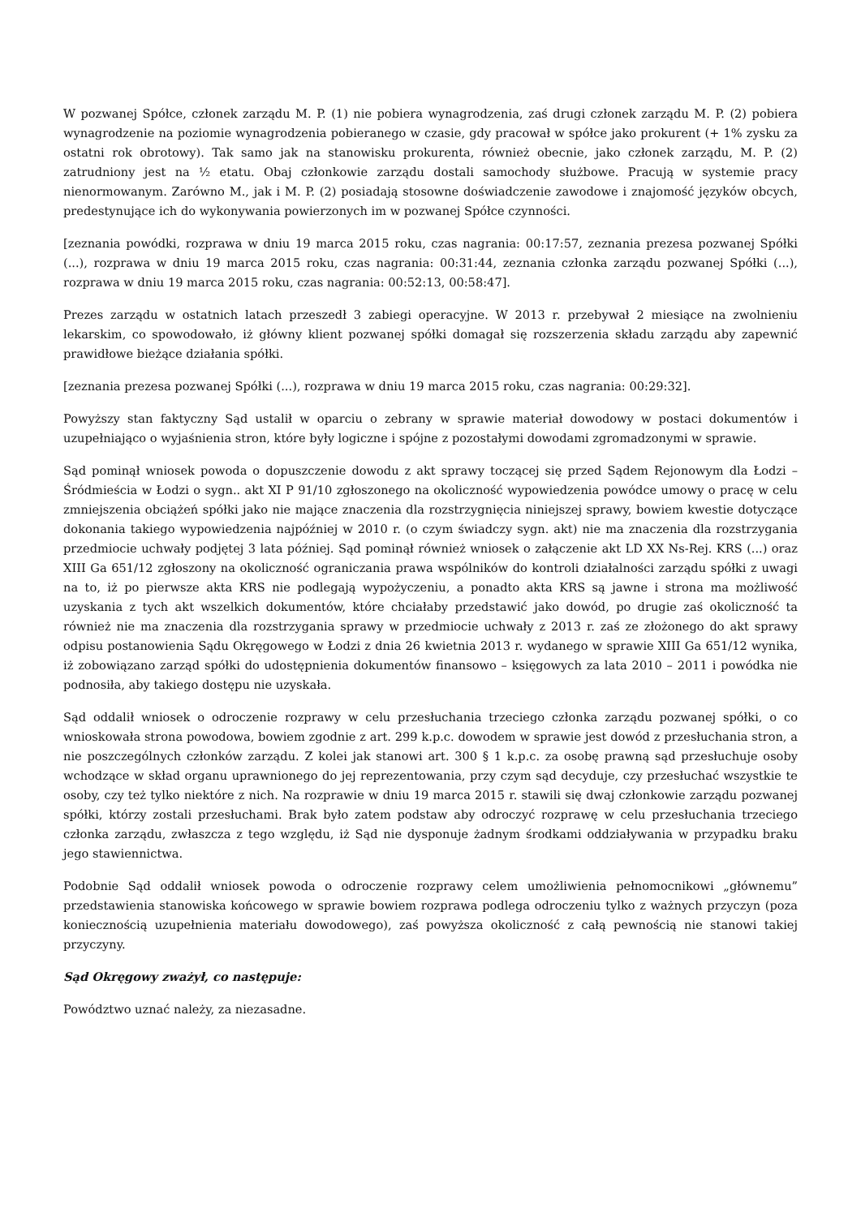W pozwanej Spółce, członek zarządu M. P. (1) nie pobiera wynagrodzenia, zaś drugi członek zarządu M. P. (2) pobiera wynagrodzenie na poziomie wynagrodzenia pobieranego w czasie, gdy pracował w spółce jako prokurent (+ 1% zysku za ostatni rok obrotowy). Tak samo jak na stanowisku prokurenta, również obecnie, jako członek zarządu, M. P. (2) zatrudniony jest na ½ etatu. Obaj członkowie zarządu dostali samochody służbowe. Pracują w systemie pracy nienormowanym. Zarówno M., jak i M. P. (2) posiadają stosowne doświadczenie zawodowe i znajomość języków obcych, predestynujące ich do wykonywania powierzonych im w pozwanej Spółce czynności.
[zeznania powódki, rozprawa w dniu 19 marca 2015 roku, czas nagrania: 00:17:57, zeznania prezesa pozwanej Spółki (...), rozprawa w dniu 19 marca 2015 roku, czas nagrania: 00:31:44, zeznania członka zarządu pozwanej Spółki (...), rozprawa w dniu 19 marca 2015 roku, czas nagrania: 00:52:13, 00:58:47].
Prezes zarządu w ostatnich latach przeszedł 3 zabiegi operacyjne. W 2013 r. przebywał 2 miesiące na zwolnieniu lekarskim, co spowodowało, iż główny klient pozwanej spółki domagał się rozszerzenia składu zarządu aby zapewnić prawidłowe bieżące działania spółki.
[zeznania prezesa pozwanej Spółki (...), rozprawa w dniu 19 marca 2015 roku, czas nagrania: 00:29:32].
Powyższy stan faktyczny Sąd ustalił w oparciu o zebrany w sprawie materiał dowodowy w postaci dokumentów i uzupełniająco o wyjaśnienia stron, które były logiczne i spójne z pozostałymi dowodami zgromadzonymi w sprawie.
Sąd pominął wniosek powoda o dopuszczenie dowodu z akt sprawy toczącej się przed Sądem Rejonowym dla Łodzi – Śródmieścia w Łodzi o sygn.. akt XI P 91/10 zgłoszonego na okoliczność wypowiedzenia powódce umowy o pracę w celu zmniejszenia obciążeń spółki jako nie mające znaczenia dla rozstrzygnięcia niniejszej sprawy, bowiem kwestie dotyczące dokonania takiego wypowiedzenia najpóźniej w 2010 r. (o czym świadczy sygn. akt) nie ma znaczenia dla rozstrzygania przedmiocie uchwały podjętej 3 lata później. Sąd pominął również wniosek o załączenie akt LD XX Ns-Rej. KRS (...) oraz XIII Ga 651/12 zgłoszony na okoliczność ograniczania prawa wspólników do kontroli działalności zarządu spółki z uwagi na to, iż po pierwsze akta KRS nie podlegają wypożyczeniu, a ponadto akta KRS są jawne i strona ma możliwość uzyskania z tych akt wszelkich dokumentów, które chciałaby przedstawić jako dowód, po drugie zaś okoliczność ta również nie ma znaczenia dla rozstrzygania sprawy w przedmiocie uchwały z 2013 r. zaś ze złożonego do akt sprawy odpisu postanowienia Sądu Okręgowego w Łodzi z dnia 26 kwietnia 2013 r. wydanego w sprawie XIII Ga 651/12 wynika, iż zobowiązano zarząd spółki do udostępnienia dokumentów finansowo – księgowych za lata 2010 – 2011 i powódka nie podnosiła, aby takiego dostępu nie uzyskała.
Sąd oddalił wniosek o odroczenie rozprawy w celu przesłuchania trzeciego członka zarządu pozwanej spółki, o co wnioskowała strona powodowa, bowiem zgodnie z art. 299 k.p.c. dowodem w sprawie jest dowód z przesłuchania stron, a nie poszczególnych członków zarządu. Z kolei jak stanowi art. 300 § 1 k.p.c. za osobę prawną sąd przesłuchuje osoby wchodzące w skład organu uprawnionego do jej reprezentowania, przy czym sąd decyduje, czy przesłuchać wszystkie te osoby, czy też tylko niektóre z nich. Na rozprawie w dniu 19 marca 2015 r. stawili się dwaj członkowie zarządu pozwanej spółki, którzy zostali przesłuchami. Brak było zatem podstaw aby odroczyć rozprawę w celu przesłuchania trzeciego członka zarządu, zwłaszcza z tego względu, iż Sąd nie dysponuje żadnym środkami oddziaływania w przypadku braku jego stawiennictwa.
Podobnie Sąd oddalił wniosek powoda o odroczenie rozprawy celem umożliwienia pełnomocnikowi „głównemu” przedstawienia stanowiska końcowego w sprawie bowiem rozprawa podlega odroczeniu tylko z ważnych przyczyn (poza koniecznością uzupełnienia materiału dowodowego), zaś powyższa okoliczność z całą pewnością nie stanowi takiej przyczyny.
Sąd Okręgowy zważył, co następuje:
Powództwo uznać należy, za niezasadne.